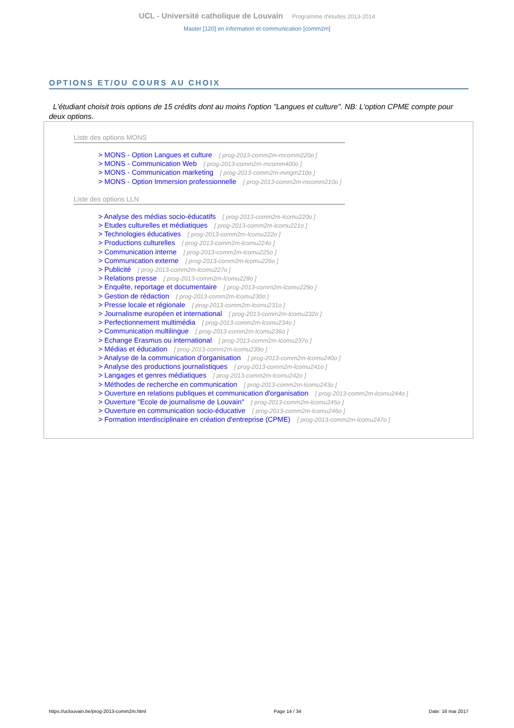UCL - Université catholique de Louvain Programme d'études 2013-2014
Master [120] en information et communication [comm2m]
OPTIONS ET/OU COURS AU CHOIX
L'étudiant choisit trois options de 15 crédits dont au moins l'option "Langues et culture". NB: L'option CPME compte pour deux options.
Liste des options MONS
> MONS - Option Langues et culture [ prog-2013-comm2m-mcomm220o ]
> MONS - Communication Web [ prog-2013-comm2m-mcomm400o ]
> MONS - Communication marketing [ prog-2013-comm2m-mingm210o ]
> MONS - Option Immersion professionnelle [ prog-2013-comm2m-mcomm210o ]
Liste des options LLN
> Analyse des médias socio-éducatifs [ prog-2013-comm2m-lcomu220o ]
> Etudes culturelles et médiatiques [ prog-2013-comm2m-lcomu221o ]
> Technologies éducatives [ prog-2013-comm2m-lcomu222o ]
> Productions culturelles [ prog-2013-comm2m-lcomu224o ]
> Communication interne [ prog-2013-comm2m-lcomu225o ]
> Communication externe [ prog-2013-comm2m-lcomu226o ]
> Publicité [ prog-2013-comm2m-lcomu227o ]
> Relations presse [ prog-2013-comm2m-lcomu228o ]
> Enquête, reportage et documentaire [ prog-2013-comm2m-lcomu229o ]
> Gestion de rédaction [ prog-2013-comm2m-lcomu230o ]
> Presse locale et régionale [ prog-2013-comm2m-lcomu231o ]
> Journalisme européen et international [ prog-2013-comm2m-lcomu232o ]
> Perfectionnement multimédia [ prog-2013-comm2m-lcomu234o ]
> Communication multilingue [ prog-2013-comm2m-lcomu236o ]
> Echange Erasmus ou international [ prog-2013-comm2m-lcomu237o ]
> Médias et éducation [ prog-2013-comm2m-lcomu239o ]
> Analyse de la communication d'organisation [ prog-2013-comm2m-lcomu240o ]
> Analyse des productions journalistiques [ prog-2013-comm2m-lcomu241o ]
> Langages et genres médiatiques [ prog-2013-comm2m-lcomu242o ]
> Méthodes de recherche en communication [ prog-2013-comm2m-lcomu243o ]
> Ouverture en relations publiques et communication d'organisation [ prog-2013-comm2m-lcomu244o ]
> Ouverture "Ecole de journalisme de Louvain" [ prog-2013-comm2m-lcomu245o ]
> Ouverture en communication socio-éducative [ prog-2013-comm2m-lcomu246o ]
> Formation interdisciplinaire en création d'entreprise (CPME) [ prog-2013-comm2m-lcomu247o ]
https://uclouvain.be/prog-2013-comm2m.html Page 14 / 34 Date: 16 mai 2017